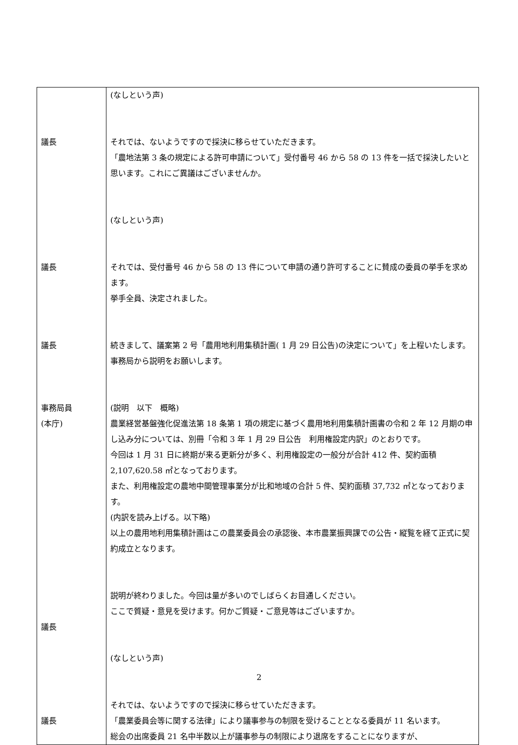| 議長 議長 議長 事務局員 (本庁) 議長 議長 | (なしという声) それでは、ないようですので採決に移らせていただきます。 「農地法第 3 条の規定による許可申請について」受付番号 46 から 58 の 13 件を一括で採決したいと思います。これにご異議はございませんか。 (なしという声) それでは、受付番号 46 から 58 の 13 件について申請の通り許可することに賛成の委員の挙手を求めます。 挙手全員、決定されました。 続きまして、議案第 2 号「農用地利用集積計画( 1 月 29 日公告)の決定について」を上程いたします。事務局から説明をお願いします。 (説明 以下 概略) 農業経営基盤強化促進法第 18 条第 1 項の規定に基づく農用地利用集積計画書の令和 2 年 12 月期の申し込み分については、別冊「令和 3 年 1 月 29 日公告 利用権設定内訳」のとおりです。 今回は 1 月 31 日に終期が来る更新分が多く、利用権設定の一般分が合計 412 件、契約面積 2,107,620.58 ㎡となっております。 また、利用権設定の農地中間管理事業分が比和地域の合計 5 件、契約面積 37,732 ㎡となっております。 (内訳を読み上げる。以下略) 以上の農用地利用集積計画はこの農業委員会の承認後、本市農業振興課での公告・縦覧を経て正式に契約成立となります。 説明が終わりました。今回は量が多いのでしばらくお目通しください。 ここで質疑・意見を受けます。何かご質疑・ご意見等はございますか。 (なしという声) それでは、ないようですので採決に移らせていただきます。 「農業委員会等に関する法律」により議事参与の制限を受けることとなる委員が 11 名います。 総会の出席委員 21 名中半数以上が議事参与の制限により退席をすることになりますが、 |
2